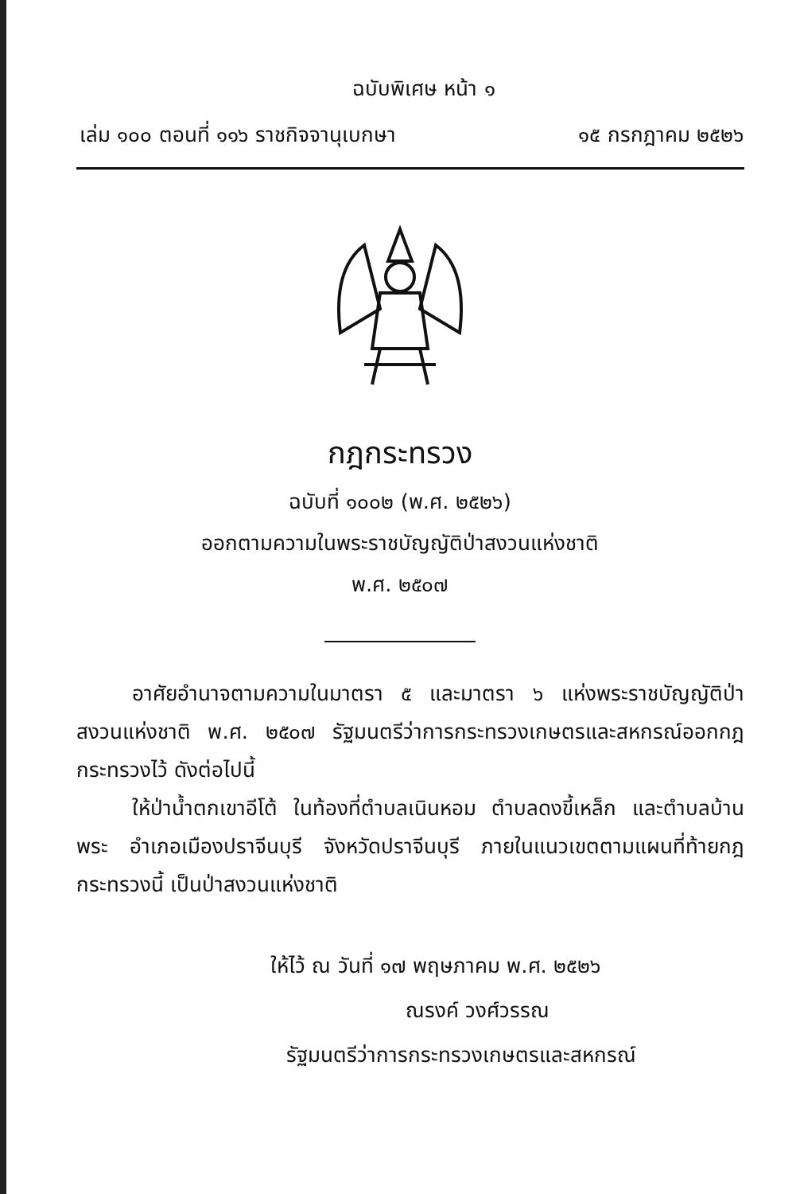ฉบับพิเศษ หน้า ๑
เล่ม ๑๐๐ ตอนที่ ๑๑๖ ราชกิจจานุเบกษา ๑๕ กรกฎาคม ๒๕๒๖
กฎกระทรวง
ฉบับที่ ๑๐๐๒ (พ.ศ. ๒๕๒๖)
ออกตามความในพระราชบัญญัติป่าสงวนแห่งชาติ
พ.ศ. ๒๕๐๗
อาศัยอำนาจตามความในมาตรา ๕ และมาตรา ๖ แห่งพระราชบัญญัติป่าสงวนแห่งชาติ พ.ศ. ๒๕๐๗ รัฐมนตรีว่าการกระทรวงเกษตรและสหกรณ์ออกกฎกระทรวงไว้ ดังต่อไปนี้
ให้ป่าน้ำตกเขาอีโต้ ในท้องที่ตำบลเนินหอม ตำบลดงขี้เหล็ก และตำบลบ้านพระ อำเภอเมืองปราจีนบุรี จังหวัดปราจีนบุรี ภายในแนวเขตตามแผนที่ท้ายกฎกระทรวงนี้ เป็นป่าสงวนแห่งชาติ
ให้ไว้ ณ วันที่ ๑๗ พฤษภาคม พ.ศ. ๒๕๒๖
ณรงค์ วงศ์วรรณ
รัฐมนตรีว่าการกระทรวงเกษตรและสหกรณ์